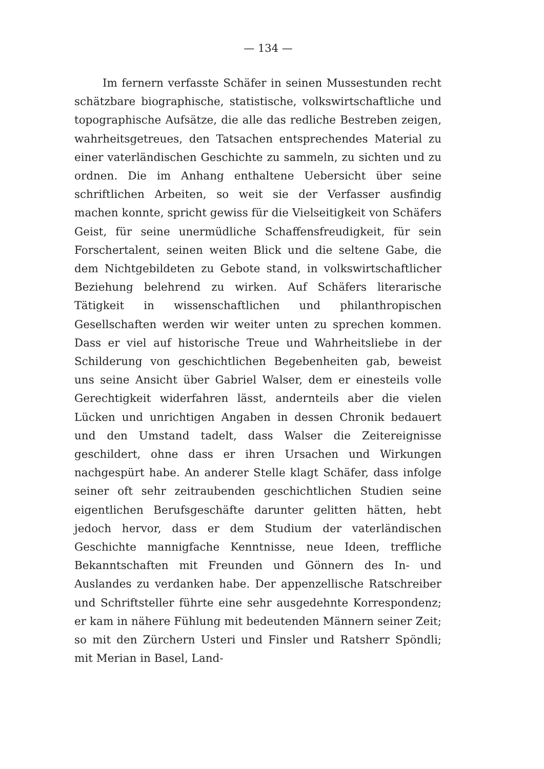— 134 —
Im fernern verfasste Schäfer in seinen Mussestunden recht schätzbare biographische, statistische, volkswirtschaftliche und topographische Aufsätze, die alle das redliche Bestreben zeigen, wahrheitsgetreues, den Tatsachen entsprechendes Material zu einer vaterländischen Geschichte zu sammeln, zu sichten und zu ordnen. Die im Anhang enthaltene Uebersicht über seine schriftlichen Arbeiten, so weit sie der Verfasser ausfindig machen konnte, spricht gewiss für die Vielseitigkeit von Schäfers Geist, für seine unermüdliche Schaffensfreudigkeit, für sein Forschertalent, seinen weiten Blick und die seltene Gabe, die dem Nichtgebildeten zu Gebote stand, in volkswirtschaftlicher Beziehung belehrend zu wirken. Auf Schäfers literarische Tätigkeit in wissenschaftlichen und philanthropischen Gesellschaften werden wir weiter unten zu sprechen kommen. Dass er viel auf historische Treue und Wahrheitsliebe in der Schilderung von geschichtlichen Begebenheiten gab, beweist uns seine Ansicht über Gabriel Walser, dem er einesteils volle Gerechtigkeit widerfahren lässt, andernteils aber die vielen Lücken und unrichtigen Angaben in dessen Chronik bedauert und den Umstand tadelt, dass Walser die Zeitereignisse geschildert, ohne dass er ihren Ursachen und Wirkungen nachgespürt habe. An anderer Stelle klagt Schäfer, dass infolge seiner oft sehr zeitraubenden geschichtlichen Studien seine eigentlichen Berufsgeschäfte darunter gelitten hätten, hebt jedoch hervor, dass er dem Studium der vaterländischen Geschichte mannigfache Kenntnisse, neue Ideen, treffliche Bekanntschaften mit Freunden und Gönnern des In- und Auslandes zu verdanken habe. Der appenzellische Ratschreiber und Schriftsteller führte eine sehr ausgedehnte Korrespondenz; er kam in nähere Fühlung mit bedeutenden Männern seiner Zeit; so mit den Zürchern Usteri und Finsler und Ratsherr Spöndli; mit Merian in Basel, Land-